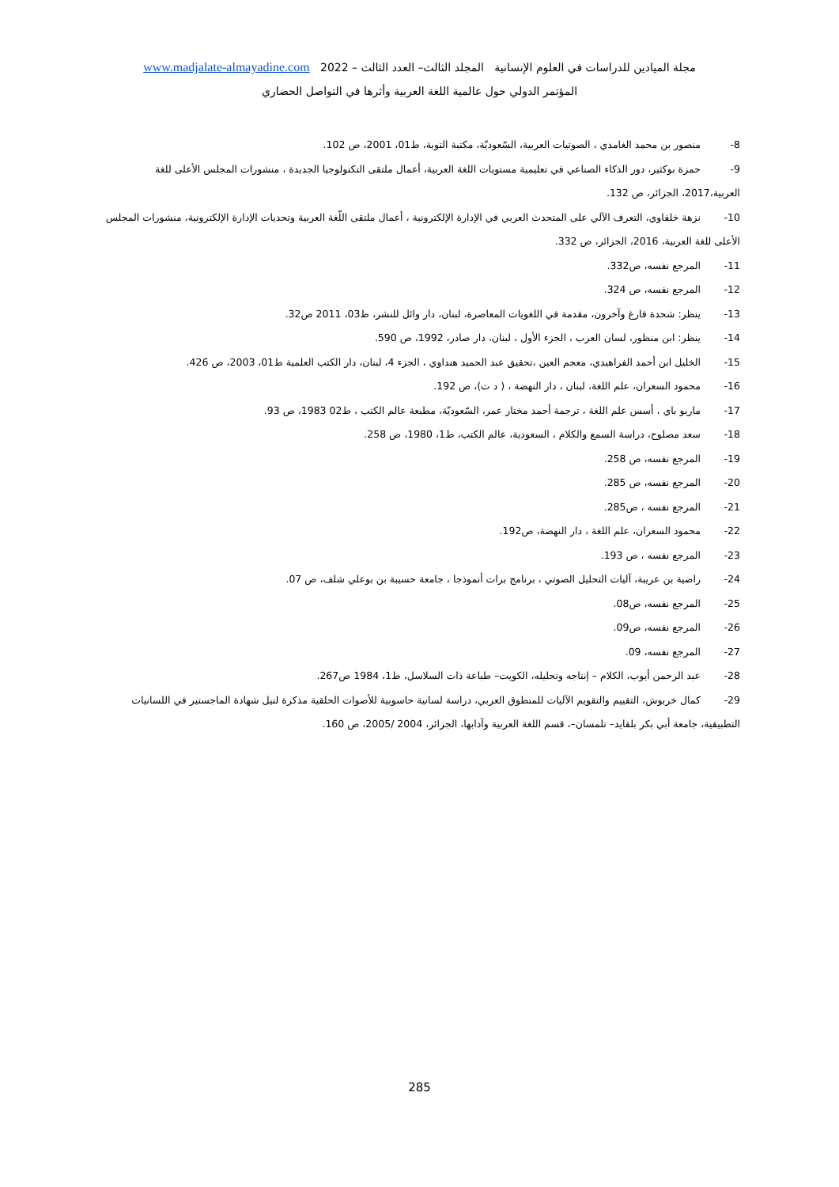مجلة الميادين للدراسات في العلوم الإنسانية المجلد الثالث– العدد الثالث – 2022 www.madjalate-almayadine.com
المؤتمر الدولي حول عالمية اللغة العربية وأثرها في التواصل الحضاري
8- منصور بن محمد الغامدي ، الصوتيات العربية، السّعوديّة، مكتبة التوبة، ط01، 2001، ص 102.
9- حمزة بوكثير، دور الذكاء الصناعي في تعليمية مستويات اللغة العربية، أعمال ملتقى التكنولوجيا الجديدة ، منشورات المجلس الأعلى للغة العربية،2017، الجزائر، ص 132.
10- نزهة خلفاوي، التعرف الآلي على المتحدث العربي في الإدارة الإلكترونية ، أعمال ملتقى اللّغة العربية وتحديات الإدارة الإلكترونية، منشورات المجلس الأعلى للغة العربية، 2016، الجزائر، ص 332.
11- المرجع نفسه، ص332.
12- المرجع نفسه، ص 324.
13- ينظر: شحدة فارغ وآخرون، مقدمة في اللغويات المعاصرة، لبنان، دار وائل للنشر، ط03، 2011 ص32.
14- ينظر: ابن منظور، لسان العرب ، الجزء الأول ، لبنان، دار صادر، 1992، ص 590.
15- الخليل ابن أحمد الفراهيدي، معجم العين ،تحقيق عبد الحميد هنداوي ، الجزء 4، لبنان، دار الكتب العلمية ط01، 2003، ص 426.
16- محمود السعران، علم اللغة، لبنان ، دار النهضة ، ( د ت)، ص 192.
17- ماريو باي ، أسس علم اللغة ، ترجمة أحمد مختار عمر، السّعوديّة، مطبعة عالم الكتب ، ط02 1983، ص 93.
18- سعد مصلوح، دراسة السمع والكلام ، السعودية، عالم الكتب، ط1، 1980، ص 258.
19- المرجع نفسه، ص 258.
20- المرجع نفسه، ص 285.
21- المرجع نفسه ، ص285.
22- محمود السعران، علم اللغة ، دار النهضة، ص192.
23- المرجع نفسه ، ص 193.
24- راضية بن عريبة، آليات التحليل الصوتي ، برنامج برات أنموذجا ، جامعة حسيبة بن بوعلي شلف، ص 07.
25- المرجع نفسه، ص08.
26- المرجع نفسه، ص09.
27- المرجع نفسه، 09.
28- عبد الرحمن أيوب، الكلام – إنتاجه وتحليله، الكويت– طباعة ذات السلاسل، ط1، 1984 ص267.
29- كمال خربوش، التقييم والتقويم الآليات للمنطوق العربي، دراسة لسانية حاسوبية للأصوات الحلقية مذكرة لنيل شهادة الماجستير في اللسانيات التطبيقية، جامعة أبي بكر بلقايد– تلمسان–، قسم اللغة العربية وآدابها، الجزائر، 2004 /2005، ص 160.
285